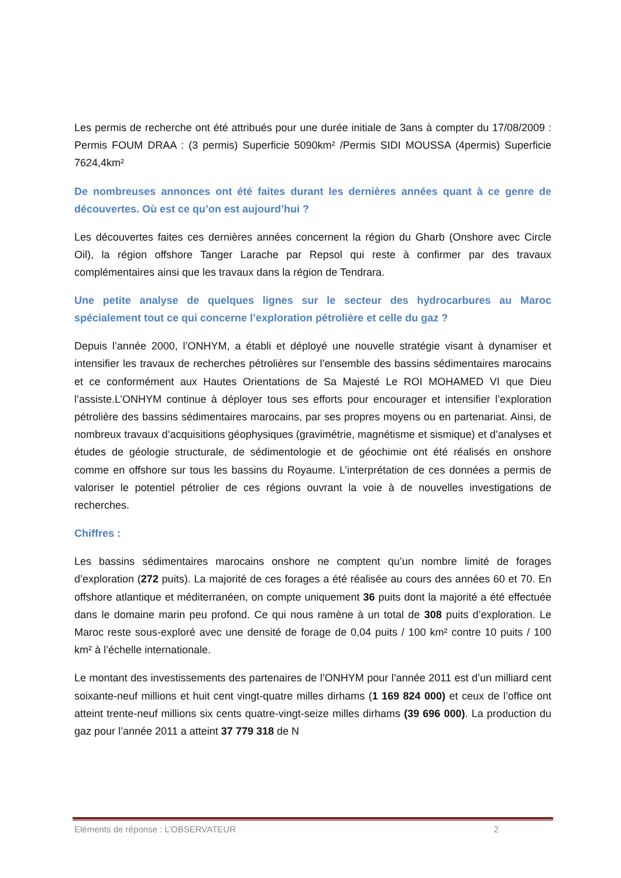Les permis de recherche ont été attribués pour une durée initiale de 3ans à compter du 17/08/2009 : Permis FOUM DRAA : (3 permis) Superficie 5090km² /Permis SIDI MOUSSA (4permis) Superficie 7624,4km²
De nombreuses annonces ont été faites durant les dernières années quant à ce genre de découvertes. Où est ce qu’on est aujourd’hui ?
Les découvertes faites ces dernières années concernent la région du Gharb (Onshore avec Circle Oil), la région offshore Tanger Larache par Repsol qui reste à confirmer par des travaux complémentaires ainsi que les travaux dans la région de Tendrara.
Une petite analyse de quelques lignes sur le secteur des hydrocarbures au Maroc spécialement tout ce qui concerne l’exploration pétrolière et celle du gaz ?
Depuis l’année 2000, l’ONHYM, a établi et déployé une nouvelle stratégie visant à dynamiser et intensifier les travaux de recherches pétrolières sur l’ensemble des bassins sédimentaires marocains et ce conformément aux Hautes Orientations de Sa Majesté Le ROI MOHAMED VI que Dieu l’assiste.L’ONHYM continue à déployer tous ses efforts pour encourager et intensifier l’exploration pétrolière des bassins sédimentaires marocains, par ses propres moyens ou en partenariat. Ainsi, de nombreux travaux d’acquisitions géophysiques (gravimétrie, magnétisme et sismique) et d’analyses et études de géologie structurale, de sédimentologie et de géochimie ont été réalisés en onshore comme en offshore sur tous les bassins du Royaume. L’interprétation de ces données a permis de valoriser le potentiel pétrolier de ces régions ouvrant la voie à de nouvelles investigations de recherches.
Chiffres :
Les bassins sédimentaires marocains onshore ne comptent qu’un nombre limité de forages d’exploration (272 puits). La majorité de ces forages a été réalisée au cours des années 60 et 70. En offshore atlantique et méditerranéen, on compte uniquement 36 puits dont la majorité a été effectuée dans le domaine marin peu profond. Ce qui nous ramène à un total de 308 puits d’exploration. Le Maroc reste sous-exploré avec une densité de forage de 0,04 puits / 100 km² contre 10 puits / 100 km² à l’échelle internationale.
Le montant des investissements des partenaires de l’ONHYM pour l’année 2011 est d’un milliard cent soixante-neuf millions et huit cent vingt-quatre milles dirhams (1 169 824 000) et ceux de l’office ont atteint trente-neuf millions six cents quatre-vingt-seize milles dirhams (39 696 000). La production du gaz pour l’année 2011 a atteint 37 779 318 de N
Eléments de réponse : L’OBSERVATEUR 2